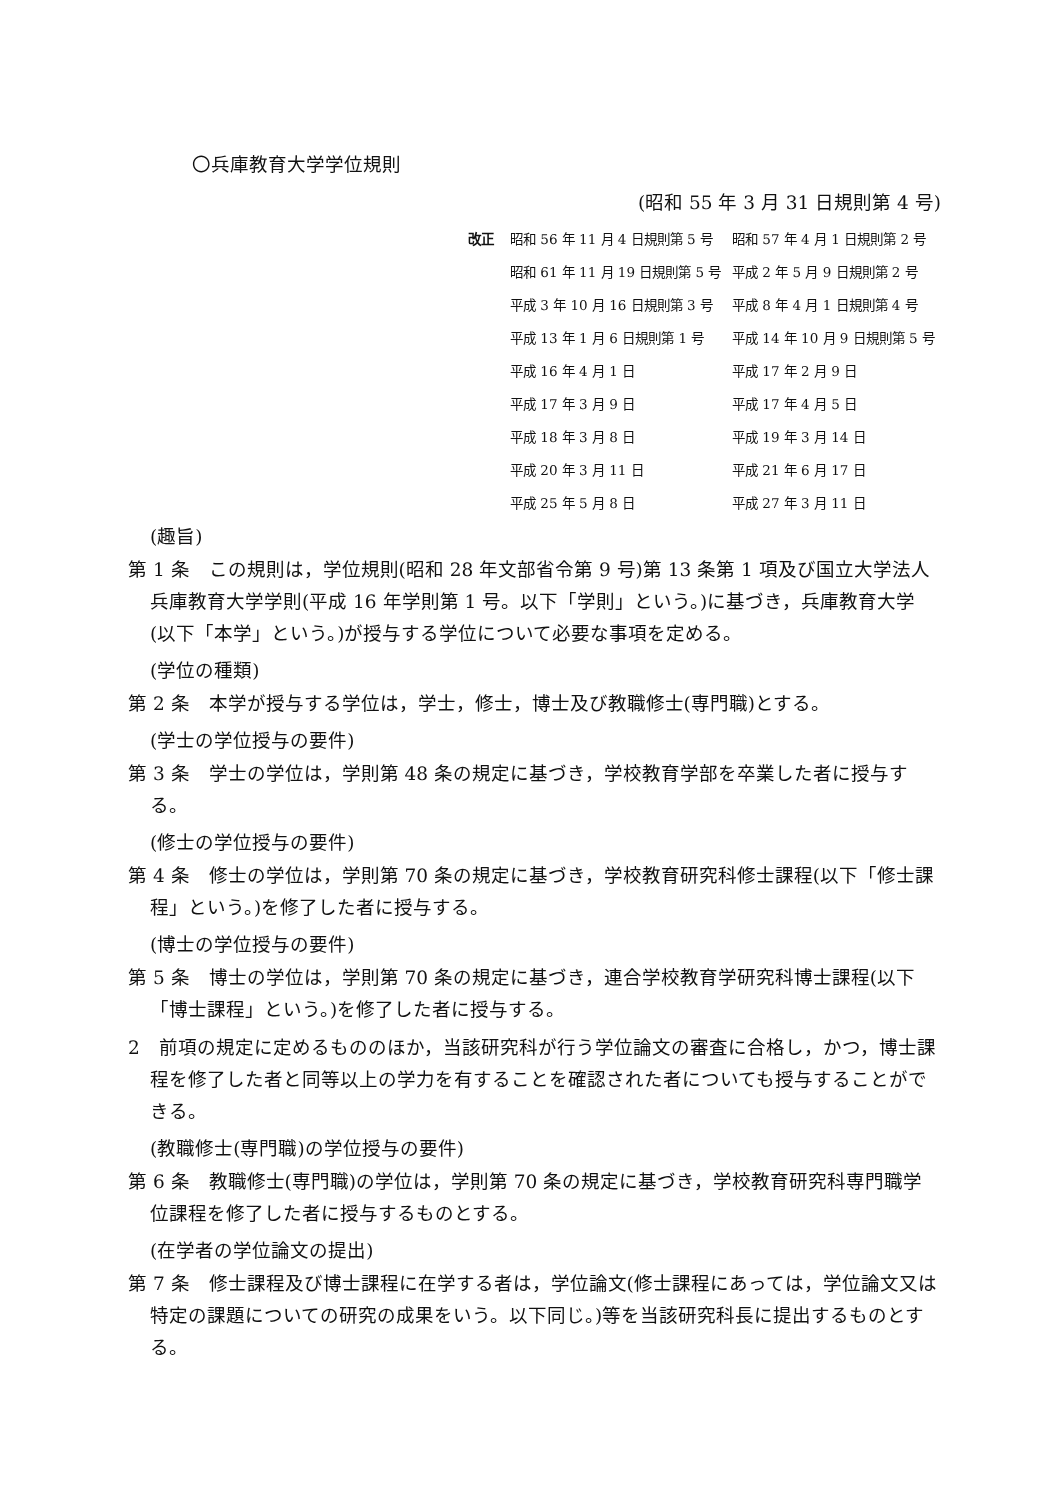〇兵庫教育大学学位規則
(昭和 55 年 3 月 31 日規則第 4 号)
改正
昭和 56 年 11 月 4 日規則第 5 号
昭和 57 年 4 月 1 日規則第 2 号
昭和 61 年 11 月 19 日規則第 5 号
平成 2 年 5 月 9 日規則第 2 号
平成 3 年 10 月 16 日規則第 3 号
平成 8 年 4 月 1 日規則第 4 号
平成 13 年 1 月 6 日規則第 1 号
平成 14 年 10 月 9 日規則第 5 号
平成 16 年 4 月 1 日
平成 17 年 2 月 9 日
平成 17 年 3 月 9 日
平成 17 年 4 月 5 日
平成 18 年 3 月 8 日
平成 19 年 3 月 14 日
平成 20 年 3 月 11 日
平成 21 年 6 月 17 日
平成 25 年 5 月 8 日
平成 27 年 3 月 11 日
(趣旨)
第 1 条　この規則は，学位規則(昭和 28 年文部省令第 9 号)第 13 条第 1 項及び国立大学法人兵庫教育大学学則(平成 16 年学則第 1 号。以下「学則」という。)に基づき，兵庫教育大学(以下「本学」という。)が授与する学位について必要な事項を定める。
(学位の種類)
第 2 条　本学が授与する学位は，学士，修士，博士及び教職修士(専門職)とする。
(学士の学位授与の要件)
第 3 条　学士の学位は，学則第 48 条の規定に基づき，学校教育学部を卒業した者に授与する。
(修士の学位授与の要件)
第 4 条　修士の学位は，学則第 70 条の規定に基づき，学校教育研究科修士課程(以下「修士課程」という。)を修了した者に授与する。
(博士の学位授与の要件)
第 5 条　博士の学位は，学則第 70 条の規定に基づき，連合学校教育学研究科博士課程(以下「博士課程」という。)を修了した者に授与する。
2　前項の規定に定めるもののほか，当該研究科が行う学位論文の審査に合格し，かつ，博士課程を修了した者と同等以上の学力を有することを確認された者についても授与することができる。
(教職修士(専門職)の学位授与の要件)
第 6 条　教職修士(専門職)の学位は，学則第 70 条の規定に基づき，学校教育研究科専門職学位課程を修了した者に授与するものとする。
(在学者の学位論文の提出)
第 7 条　修士課程及び博士課程に在学する者は，学位論文(修士課程にあっては，学位論文又は特定の課題についての研究の成果をいう。以下同じ。)等を当該研究科長に提出するものとする。